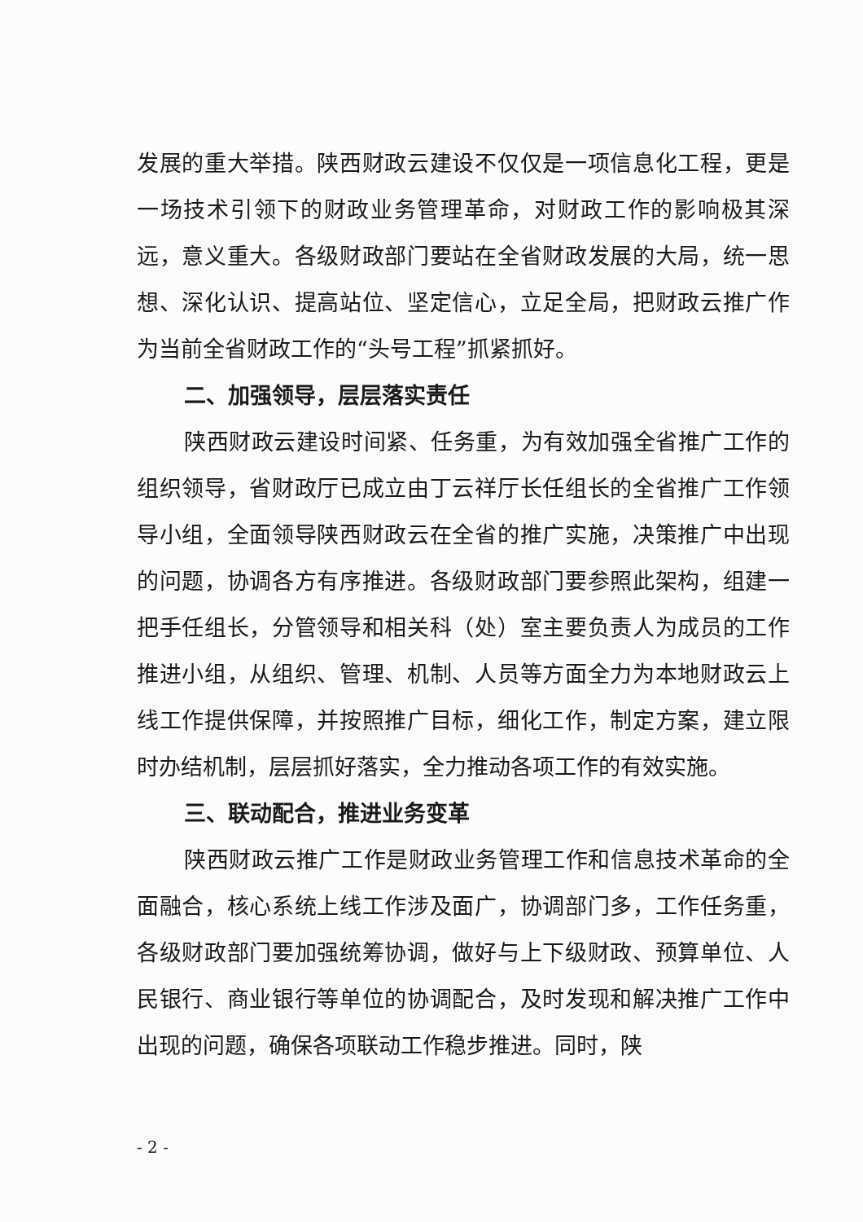发展的重大举措。陕西财政云建设不仅仅是一项信息化工程，更是一场技术引领下的财政业务管理革命，对财政工作的影响极其深远，意义重大。各级财政部门要站在全省财政发展的大局，统一思想、深化认识、提高站位、坚定信心，立足全局，把财政云推广作为当前全省财政工作的“头号工程”抓紧抓好。
二、加强领导，层层落实责任
陕西财政云建设时间紧、任务重，为有效加强全省推广工作的组织领导，省财政厅已成立由丁云祥厅长任组长的全省推广工作领导小组，全面领导陕西财政云在全省的推广实施，决策推广中出现的问题，协调各方有序推进。各级财政部门要参照此架构，组建一把手任组长，分管领导和相关科（处）室主要负责人为成员的工作推进小组，从组织、管理、机制、人员等方面全力为本地财政云上线工作提供保障，并按照推广目标，细化工作，制定方案，建立限时办结机制，层层抓好落实，全力推动各项工作的有效实施。
三、联动配合，推进业务变革
陕西财政云推广工作是财政业务管理工作和信息技术革命的全面融合，核心系统上线工作涉及面广，协调部门多，工作任务重，各级财政部门要加强统筹协调，做好与上下级财政、预算单位、人民银行、商业银行等单位的协调配合，及时发现和解决推广工作中出现的问题，确保各项联动工作稳步推进。同时，陕
- 2 -